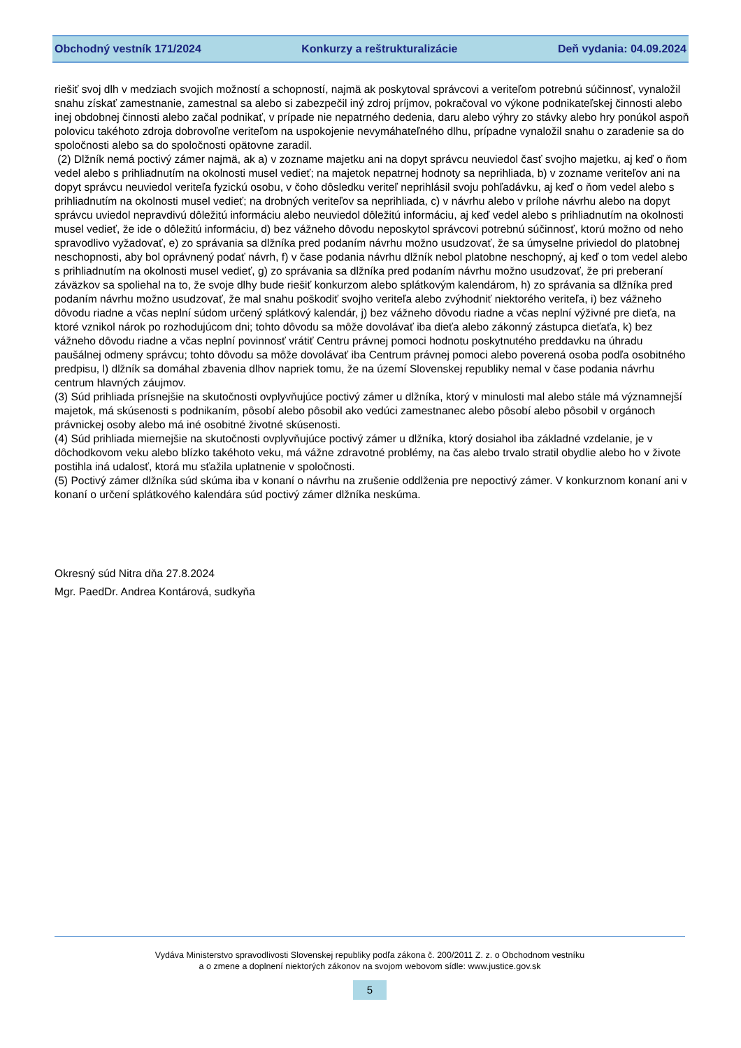Obchodný vestník 171/2024 Konkurzy a reštrukturalizácie Deň vydania: 04.09.2024
riešiť svoj dlh v medziach svojich možností a schopností, najmä ak poskytoval správcovi a veriteľom potrebnú súčinnosť, vynaložil snahu získať zamestnanie, zamestnal sa alebo si zabezpečil iný zdroj príjmov, pokračoval vo výkone podnikateľskej činnosti alebo inej obdobnej činnosti alebo začal podnikať, v prípade nie nepatrného dedenia, daru alebo výhry zo stávky alebo hry ponúkol aspoň polovicu takéhoto zdroja dobrovoľne veriteľom na uspokojenie nevymáhateľného dlhu, prípadne vynaložil snahu o zaradenie sa do spoločnosti alebo sa do spoločnosti opätovne zaradil.
(2) Dlžník nemá poctivý zámer najmä, ak a) v zozname majetku ani na dopyt správcu neuviedol časť svojho majetku, aj keď o ňom vedel alebo s prihliadnutím na okolnosti musel vedieť; na majetok nepatrnej hodnoty sa neprihliada, b) v zozname veriteľov ani na dopyt správcu neuviedol veriteľa fyzickú osobu, v čoho dôsledku veriteľ neprihlásil svoju pohľadávku, aj keď o ňom vedel alebo s prihliadnutím na okolnosti musel vedieť; na drobných veriteľov sa neprihliada, c) v návrhu alebo v prílohe návrhu alebo na dopyt správcu uviedol nepravdivú dôležitú informáciu alebo neuviedol dôležitú informáciu, aj keď vedel alebo s prihliadnutím na okolnosti musel vedieť, že ide o dôležitú informáciu, d) bez vážneho dôvodu neposkytol správcovi potrebnú súčinnosť, ktorú možno od neho spravodlivo vyžadovať, e) zo správania sa dlžníka pred podaním návrhu možno usudzovať, že sa úmyselne priviedol do platobnej neschopnosti, aby bol oprávnený podať návrh, f) v čase podania návrhu dlžník nebol platobne neschopný, aj keď o tom vedel alebo s prihliadnutím na okolnosti musel vedieť, g) zo správania sa dlžníka pred podaním návrhu možno usudzovať, že pri preberaní záväzkov sa spoliehal na to, že svoje dlhy bude riešiť konkurzom alebo splátkovým kalendárom, h) zo správania sa dlžníka pred podaním návrhu možno usudzovať, že mal snahu poškodiť svojho veriteľa alebo zvýhodniť niektorého veriteľa, i) bez vážneho dôvodu riadne a včas neplní súdom určený splátkový kalendár, j) bez vážneho dôvodu riadne a včas neplní výživné pre dieťa, na ktoré vznikol nárok po rozhodujúcom dni; tohto dôvodu sa môže dovolávať iba dieťa alebo zákonný zástupca dieťaťa, k) bez vážneho dôvodu riadne a včas neplní povinnosť vrátiť Centru právnej pomoci hodnotu poskytnutého preddavku na úhradu paušálnej odmeny správcu; tohto dôvodu sa môže dovolávať iba Centrum právnej pomoci alebo poverená osoba podľa osobitného predpisu, l) dlžník sa domáhal zbavenia dlhov napriek tomu, že na území Slovenskej republiky nemal v čase podania návrhu centrum hlavných záujmov.
(3) Súd prihliada prísnejšie na skutočnosti ovplyvňujúce poctivý zámer u dlžníka, ktorý v minulosti mal alebo stále má významnejší majetok, má skúsenosti s podnikaním, pôsobí alebo pôsobil ako vedúci zamestnanec alebo pôsobí alebo pôsobil v orgánoch právnickej osoby alebo má iné osobitné životné skúsenosti.
(4) Súd prihliada miernejšie na skutočnosti ovplyvňujúce poctivý zámer u dlžníka, ktorý dosiahol iba základné vzdelanie, je v dôchodkovom veku alebo blízko takéhoto veku, má vážne zdravotné problémy, na čas alebo trvalo stratil obydlie alebo ho v živote postihla iná udalosť, ktorá mu sťažila uplatnenie v spoločnosti.
(5) Poctivý zámer dlžníka súd skúma iba v konaní o návrhu na zrušenie oddlženia pre nepoctivý zámer. V konkurznom konaní ani v konaní o určení splátkového kalendára súd poctivý zámer dlžníka neskúma.
Okresný súd Nitra dňa 27.8.2024
Mgr. PaedDr. Andrea Kontárová, sudkyňa
Vydáva Ministerstvo spravodlivosti Slovenskej republiky podľa zákona č. 200/2011 Z. z. o Obchodnom vestníku
a o zmene a doplnení niektorých zákonov na svojom webovom sídle: www.justice.gov.sk
5